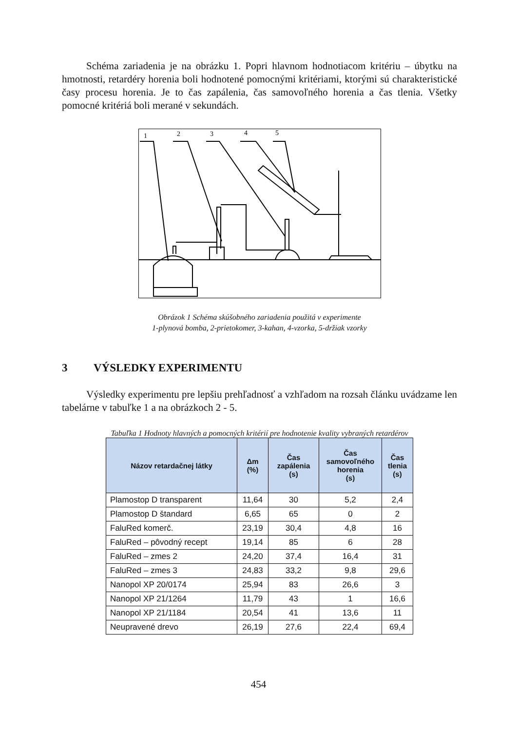Schéma zariadenia je na obrázku 1. Popri hlavnom hodnotiacom kritériu – úbytku na hmotnosti, retardéry horenia boli hodnotené pomocnými kritériami, ktorými sú charakteristické časy procesu horenia. Je to čas zapálenia, čas samovoľného horenia a čas tlenia. Všetky pomocné kritériá boli merané v sekundách.
1
2
3
4
5
Obrázok 1 Schéma skúšobného zariadenia použitá v experimente
1-plynová bomba, 2-prietokomer, 3-kahan, 4-vzorka, 5-držiak vzorky
3 VÝSLEDKY EXPERIMENTU
Výsledky experimentu pre lepšiu prehľadnosť a vzhľadom na rozsah článku uvádzame len tabelárne v tabuľke 1 a na obrázkoch 2 - 5.
Tabuľka 1 Hodnoty hlavných a pomocných kritérií pre hodnotenie kvality vybraných retardérov
| Názov retardačnej látky | Δm (%) | Čas zapálenia (s) | Čas samovoľného horenia (s) | Čas tlenia (s) |
| --- | --- | --- | --- | --- |
| Plamostop D transparent | 11,64 | 30 | 5,2 | 2,4 |
| Plamostop D štandard | 6,65 | 65 | 0 | 2 |
| FaluRed komerč. | 23,19 | 30,4 | 4,8 | 16 |
| FaluRed – pôvodný recept | 19,14 | 85 | 6 | 28 |
| FaluRed – zmes 2 | 24,20 | 37,4 | 16,4 | 31 |
| FaluRed – zmes 3 | 24,83 | 33,2 | 9,8 | 29,6 |
| Nanopol XP 20/0174 | 25,94 | 83 | 26,6 | 3 |
| Nanopol XP 21/1264 | 11,79 | 43 | 1 | 16,6 |
| Nanopol XP 21/1184 | 20,54 | 41 | 13,6 | 11 |
| Neupravené drevo | 26,19 | 27,6 | 22,4 | 69,4 |
454